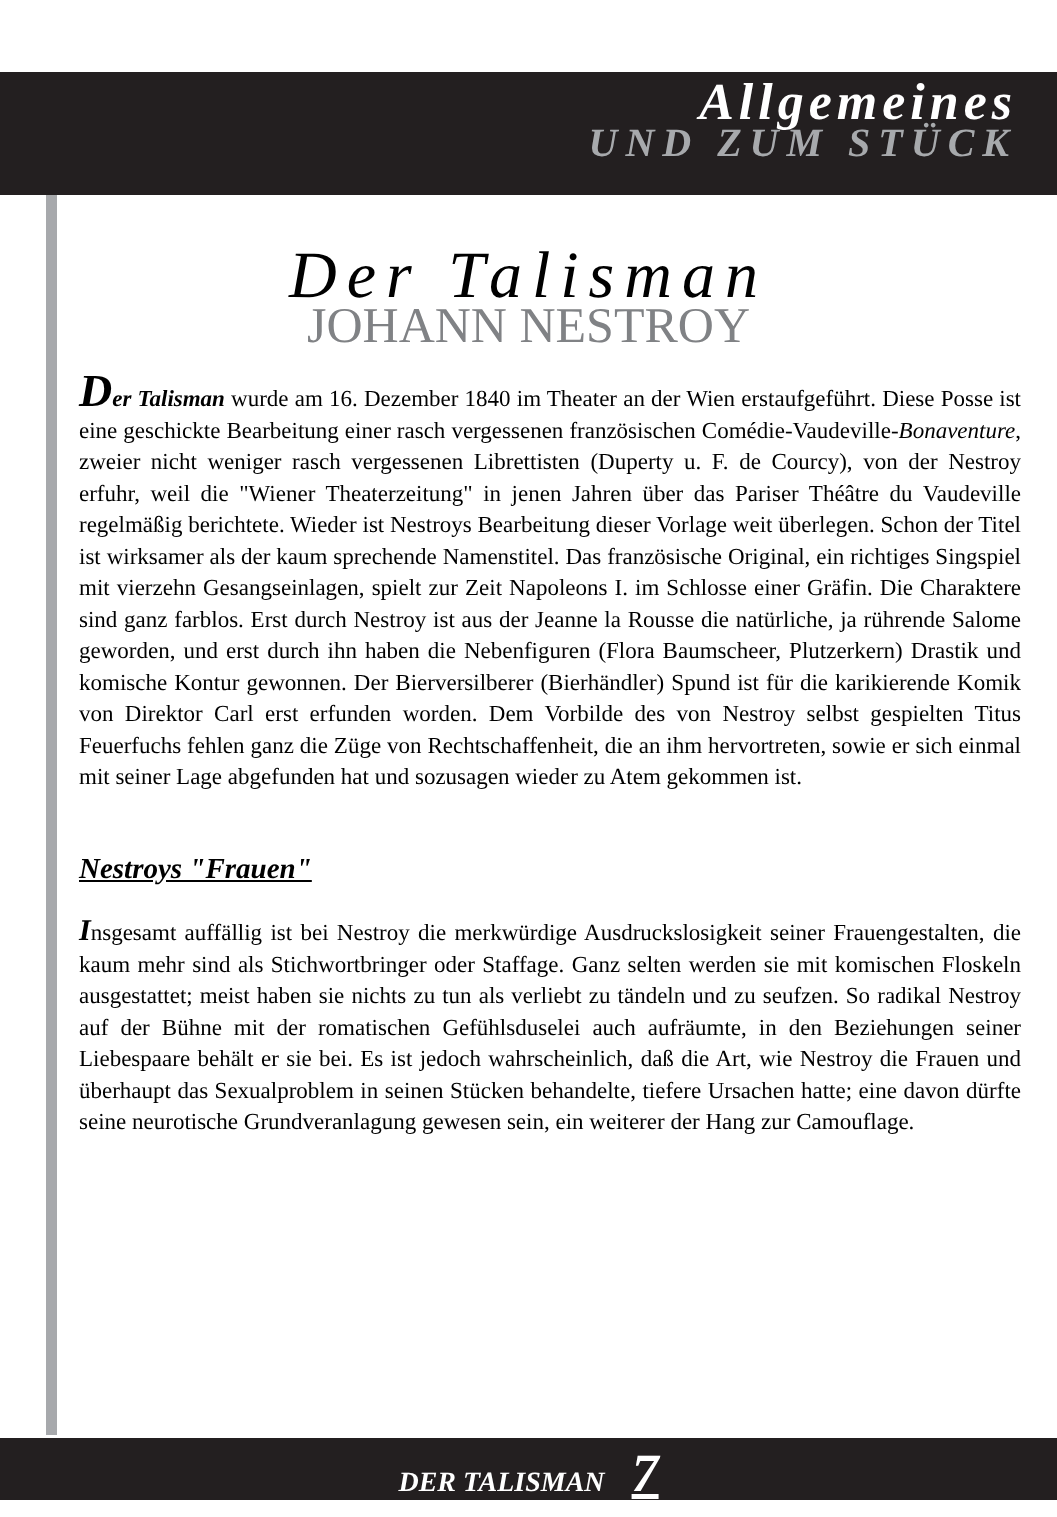Allgemeines
UND ZUM STÜCK
Der Talisman
JOHANN NESTROY
Der Talisman wurde am 16. Dezember 1840 im Theater an der Wien erstaufgeführt. Diese Posse ist eine geschickte Bearbeitung einer rasch vergessenen französischen Comédie-Vaudeville-Bonaventure, zweier nicht weniger rasch vergessenen Librettisten (Duperty u. F. de Courcy), von der Nestroy erfuhr, weil die "Wiener Theaterzeitung" in jenen Jahren über das Pariser Théâtre du Vaudeville regelmäßig berichtete. Wieder ist Nestroys Bearbeitung dieser Vorlage weit überlegen. Schon der Titel ist wirksamer als der kaum sprechende Namenstitel. Das französische Original, ein richtiges Singspiel mit vierzehn Gesangseinlagen, spielt zur Zeit Napoleons I. im Schlosse einer Gräfin. Die Charaktere sind ganz farblos. Erst durch Nestroy ist aus der Jeanne la Rousse die natürliche, ja rührende Salome geworden, und erst durch ihn haben die Nebenfiguren (Flora Baumscheer, Plutzerkern) Drastik und komische Kontur gewonnen. Der Bierversilberer (Bierhändler) Spund ist für die karikierende Komik von Direktor Carl erst erfunden worden. Dem Vorbilde des von Nestroy selbst gespielten Titus Feuerfuchs fehlen ganz die Züge von Rechtschaffenheit, die an ihm hervortreten, sowie er sich einmal mit seiner Lage abgefunden hat und sozusagen wieder zu Atem gekommen ist.
Nestroys "Frauen"
Insgesamt auffällig ist bei Nestroy die merkwürdige Ausdruckslosigkeit seiner Frauengestalten, die kaum mehr sind als Stichwortbringer oder Staffage. Ganz selten werden sie mit komischen Floskeln ausgestattet; meist haben sie nichts zu tun als verliebt zu tändeln und zu seufzen. So radikal Nestroy auf der Bühne mit der romatischen Gefühlsduselei auch aufräumte, in den Beziehungen seiner Liebespaare behält er sie bei. Es ist jedoch wahrscheinlich, daß die Art, wie Nestroy die Frauen und überhaupt das Sexualproblem in seinen Stücken behandelte, tiefere Ursachen hatte; eine davon dürfte seine neurotische Grundveranlagung gewesen sein, ein weiterer der Hang zur Camouflage.
DER TALISMAN 7